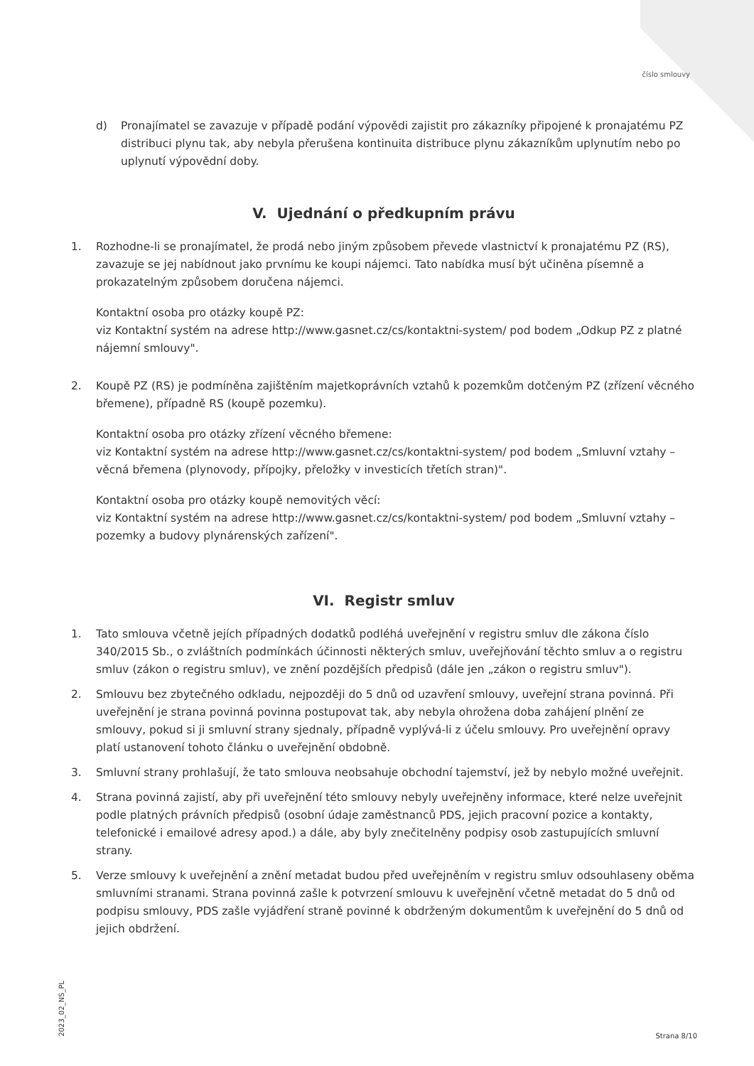číslo smlouvy
d) Pronajímatel se zavazuje v případě podání výpovědi zajistit pro zákazníky připojené k pronajatému PZ distribuci plynu tak, aby nebyla přerušena kontinuita distribuce plynu zákazníkům uplynutím nebo po uplynutí výpovědní doby.
V. Ujednání o předkupním právu
1. Rozhodne-li se pronajímatel, že prodá nebo jiným způsobem převede vlastnictví k pronajatému PZ (RS), zavazuje se jej nabídnout jako prvnímu ke koupi nájemci. Tato nabídka musí být učiněna písemně a prokazatelným způsobem doručena nájemci.
Kontaktní osoba pro otázky koupě PZ:
viz Kontaktní systém na adrese http://www.gasnet.cz/cs/kontaktni-system/ pod bodem „Odkup PZ z platné nájemní smlouvy".
2. Koupě PZ (RS) je podmíněna zajištěním majetkoprávních vztahů k pozemkům dotčeným PZ (zřízení věcného břemene), případně RS (koupě pozemku).
Kontaktní osoba pro otázky zřízení věcného břemene:
viz Kontaktní systém na adrese http://www.gasnet.cz/cs/kontaktni-system/ pod bodem „Smluvní vztahy – věcná břemena (plynovody, přípojky, přeložky v investicích třetích stran)".
Kontaktní osoba pro otázky koupě nemovitých věcí:
viz Kontaktní systém na adrese http://www.gasnet.cz/cs/kontaktni-system/ pod bodem „Smluvní vztahy – pozemky a budovy plynárenských zařízení".
VI. Registr smluv
1. Tato smlouva včetně jejích případných dodatků podléhá uveřejnění v registru smluv dle zákona číslo 340/2015 Sb., o zvláštních podmínkách účinnosti některých smluv, uveřejňování těchto smluv a o registru smluv (zákon o registru smluv), ve znění pozdějších předpisů (dále jen „zákon o registru smluv").
2. Smlouvu bez zbytečného odkladu, nejpozději do 5 dnů od uzavření smlouvy, uveřejní strana povinná. Při uveřejnění je strana povinná povinna postupovat tak, aby nebyla ohrožena doba zahájení plnění ze smlouvy, pokud si ji smluvní strany sjednaly, případně vyplývá-li z účelu smlouvy. Pro uveřejnění opravy platí ustanovení tohoto článku o uveřejnění obdobně.
3. Smluvní strany prohlašují, že tato smlouva neobsahuje obchodní tajemství, jež by nebylo možné uveřejnit.
4. Strana povinná zajistí, aby při uveřejnění této smlouvy nebyly uveřejněny informace, které nelze uveřejnit podle platných právních předpisů (osobní údaje zaměstnanců PDS, jejich pracovní pozice a kontakty, telefonické i emailové adresy apod.) a dále, aby byly znečitelněny podpisy osob zastupujících smluvní strany.
5. Verze smlouvy k uveřejnění a znění metadat budou před uveřejněním v registru smluv odsouhlaseny oběma smluvními stranami. Strana povinná zašle k potvrzení smlouvu k uveřejnění včetně metadat do 5 dnů od podpisu smlouvy, PDS zašle vyjádření straně povinné k obdrženým dokumentům k uveřejnění do 5 dnů od jejich obdržení.
2023_02_NS_PL
Strana 8/10